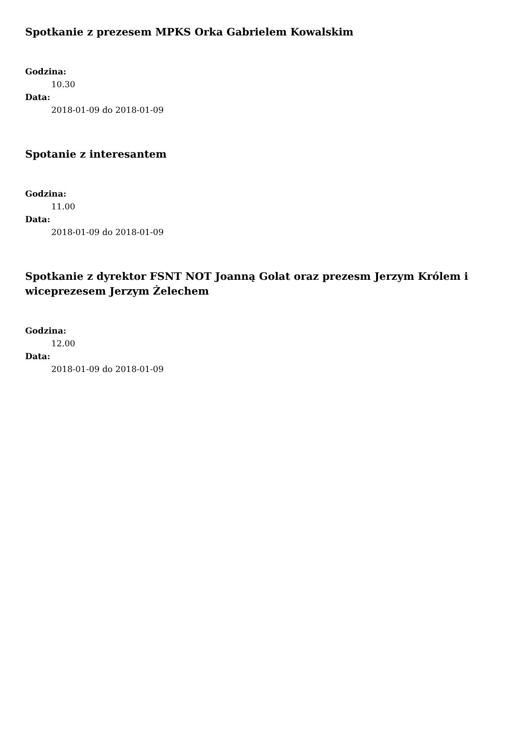Spotkanie z prezesem MPKS Orka Gabrielem Kowalskim
Godzina:
10.30
Data:
2018-01-09 do 2018-01-09
Spotanie z interesantem
Godzina:
11.00
Data:
2018-01-09 do 2018-01-09
Spotkanie z dyrektor FSNT NOT Joanną Golat oraz prezesm Jerzym Królem i wiceprezesem Jerzym Żelechem
Godzina:
12.00
Data:
2018-01-09 do 2018-01-09